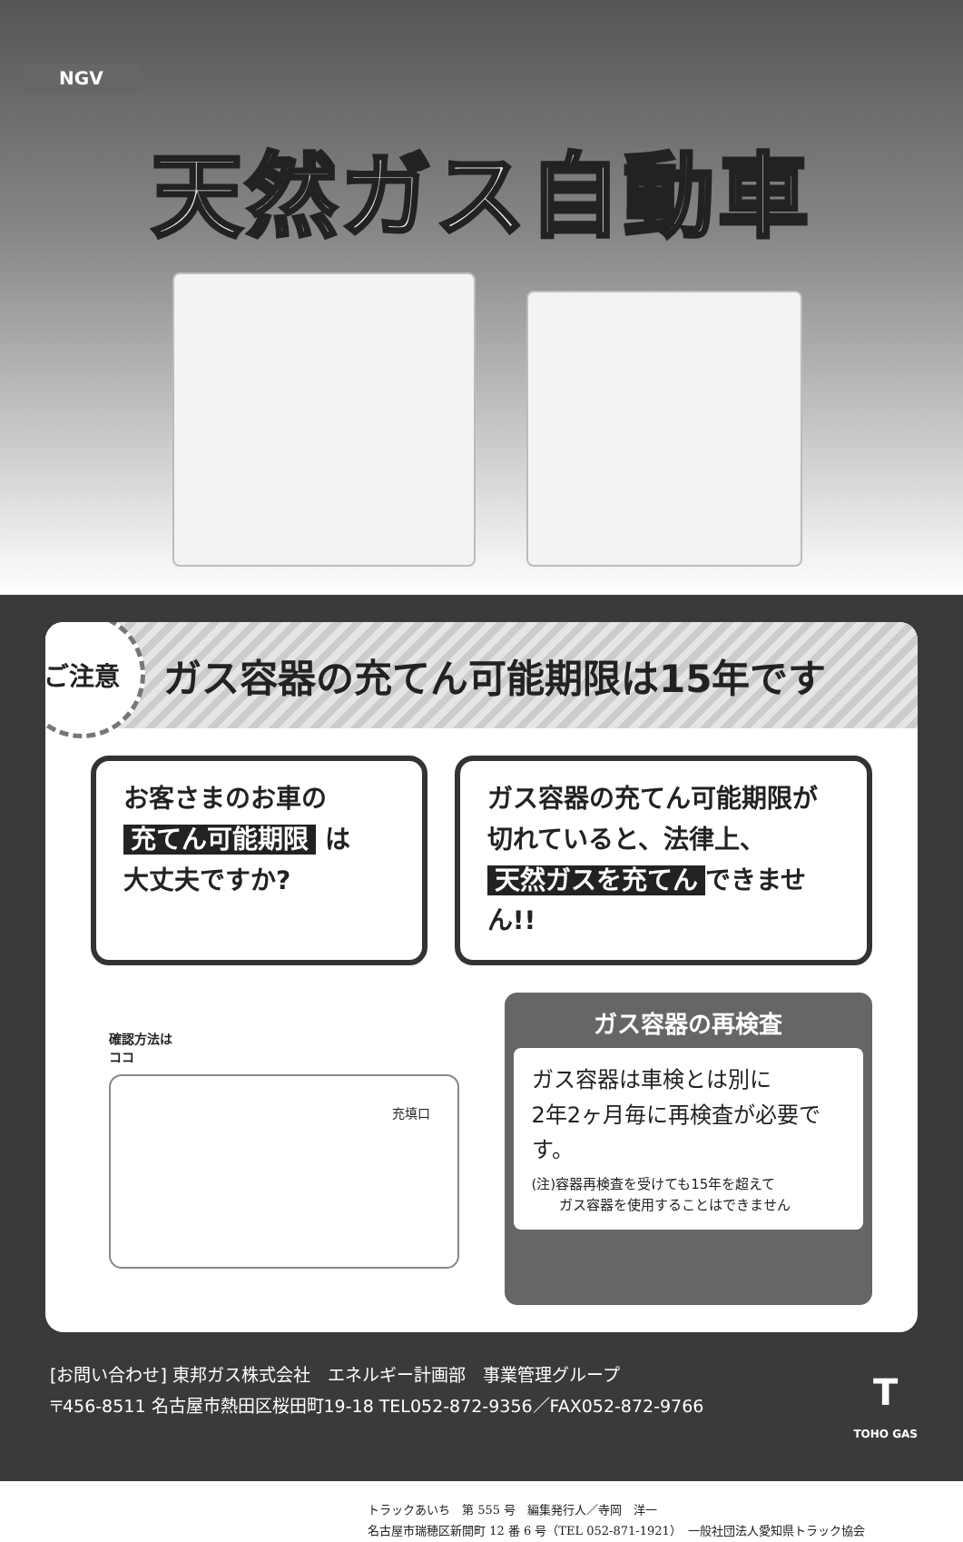NGV
天然ガス自動車
ご注意
ガス容器の充てん可能期限は15年です
お客さまのお車の
充てん可能期限 は
大丈夫ですか?
ガス容器の充てん可能期限が
切れていると、法律上、
天然ガスを充てん できません!!
確認方法は
ココ
充填口
ガス容器の再検査
ガス容器は車検とは別に
2年2ヶ月毎に再検査が必要です。
(注)容器再検査を受けても15年を超えて
　　ガス容器を使用することはできません
[お問い合わせ] 東邦ガス株式会社　エネルギー計画部　事業管理グループ
〒456-8511 名古屋市熱田区桜田町19-18 TEL052-872-9356／FAX052-872-9766
T
TOHO GAS
トラックあいち　第 555 号　編集発行人／寺岡　洋一
名古屋市瑞穂区新開町 12 番 6 号（TEL 052-871-1921）　一般社団法人愛知県トラック協会